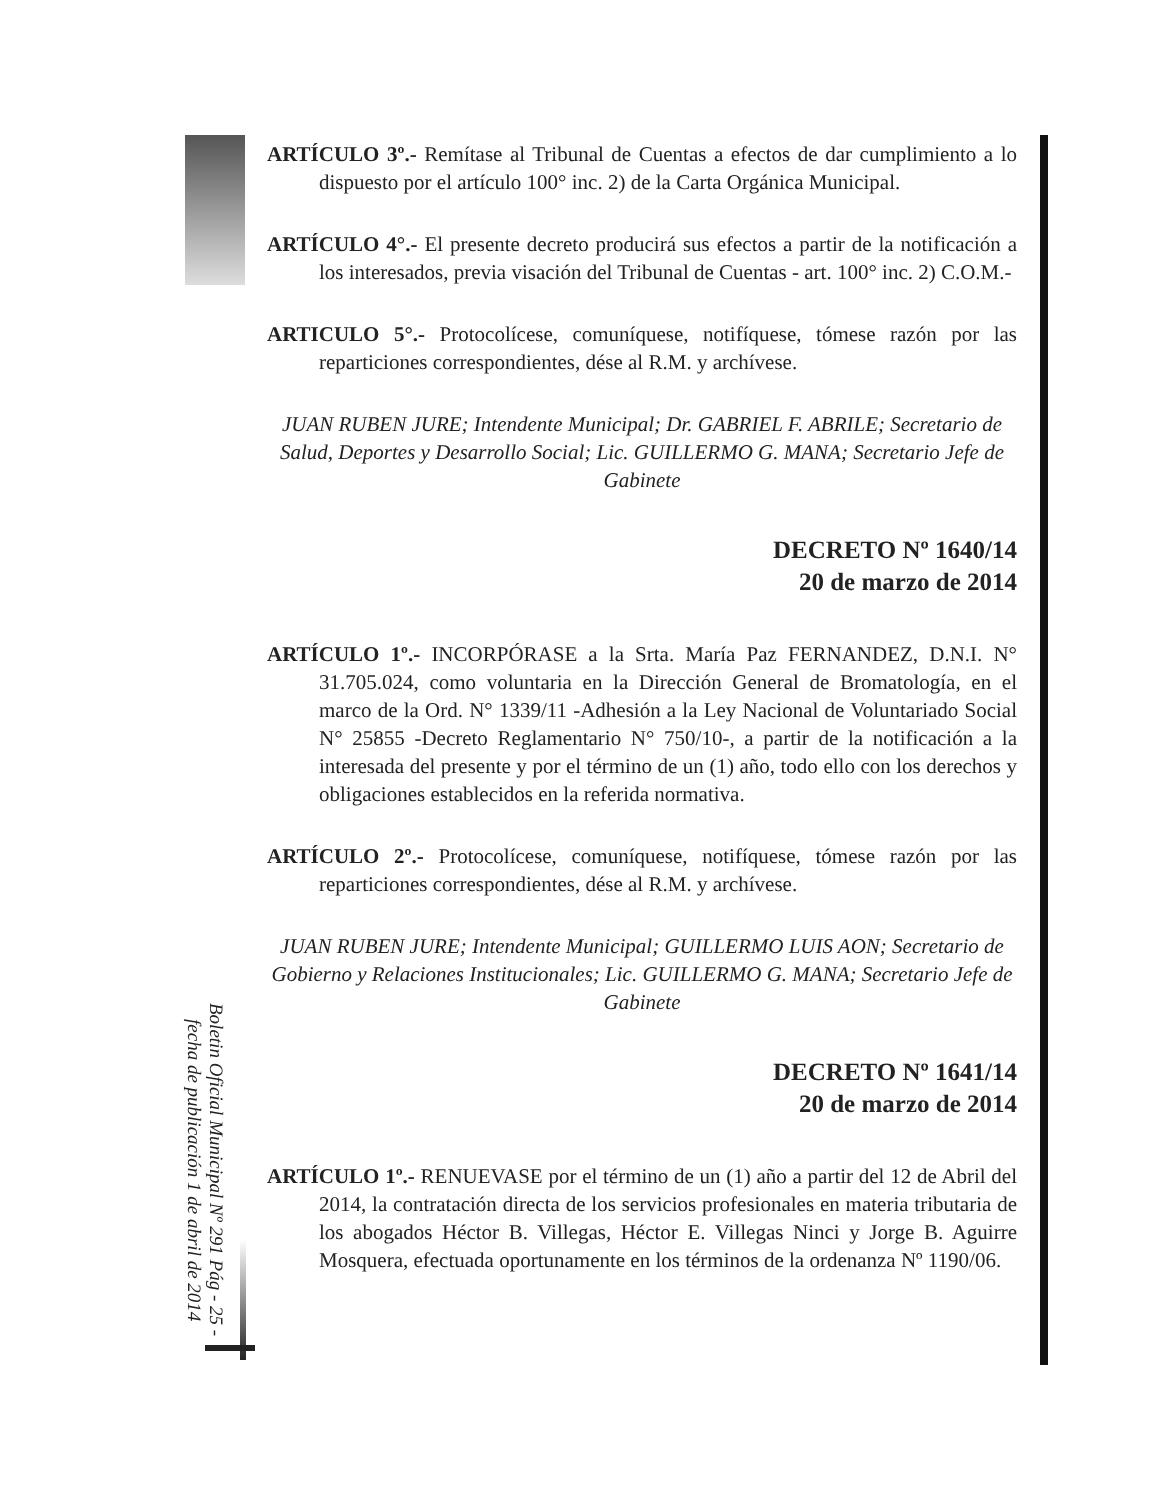Boletin Oficial Municipal Nº 291 Pág - 25 -
fecha de publicación 1 de abril de 2014
ARTÍCULO 3º.- Remítase al Tribunal de Cuentas a efectos de dar cumplimiento a lo dispuesto por el artículo 100° inc. 2) de la Carta Orgánica Municipal.
ARTÍCULO 4°.- El presente decreto producirá sus efectos a partir de la notificación a los interesados, previa visación del Tribunal de Cuentas - art. 100° inc. 2) C.O.M.-
ARTICULO 5°.- Protocolícese, comuníquese, notifíquese, tómese razón por las reparticiones correspondientes, dése al R.M. y archívese.
JUAN RUBEN JURE; Intendente Municipal; Dr. GABRIEL F. ABRILE; Secretario de Salud, Deportes y Desarrollo Social; Lic. GUILLERMO G. MANA; Secretario Jefe de Gabinete
DECRETO Nº 1640/14
20 de marzo de 2014
ARTÍCULO 1º.- INCORPÓRASE a la Srta. María Paz FERNANDEZ, D.N.I. N° 31.705.024, como voluntaria en la Dirección General de Bromatología, en el marco de la Ord. N° 1339/11 -Adhesión a la Ley Nacional de Voluntariado Social N° 25855 -Decreto Reglamentario N° 750/10-, a partir de la notificación a la interesada del presente y por el término de un (1) año, todo ello con los derechos y obligaciones establecidos en la referida normativa.
ARTÍCULO 2º.- Protocolícese, comuníquese, notifíquese, tómese razón por las reparticiones correspondientes, dése al R.M. y archívese.
JUAN RUBEN JURE; Intendente Municipal; GUILLERMO LUIS AON; Secretario de Gobierno y Relaciones Institucionales; Lic. GUILLERMO G. MANA; Secretario Jefe de Gabinete
DECRETO Nº 1641/14
20 de marzo de 2014
ARTÍCULO 1º.- RENUEVASE por el término de un (1) año a partir del 12 de Abril del 2014, la contratación directa de los servicios profesionales en materia tributaria de los abogados Héctor B. Villegas, Héctor E. Villegas Ninci y Jorge B. Aguirre Mosquera, efectuada oportunamente en los términos de la ordenanza Nº 1190/06.